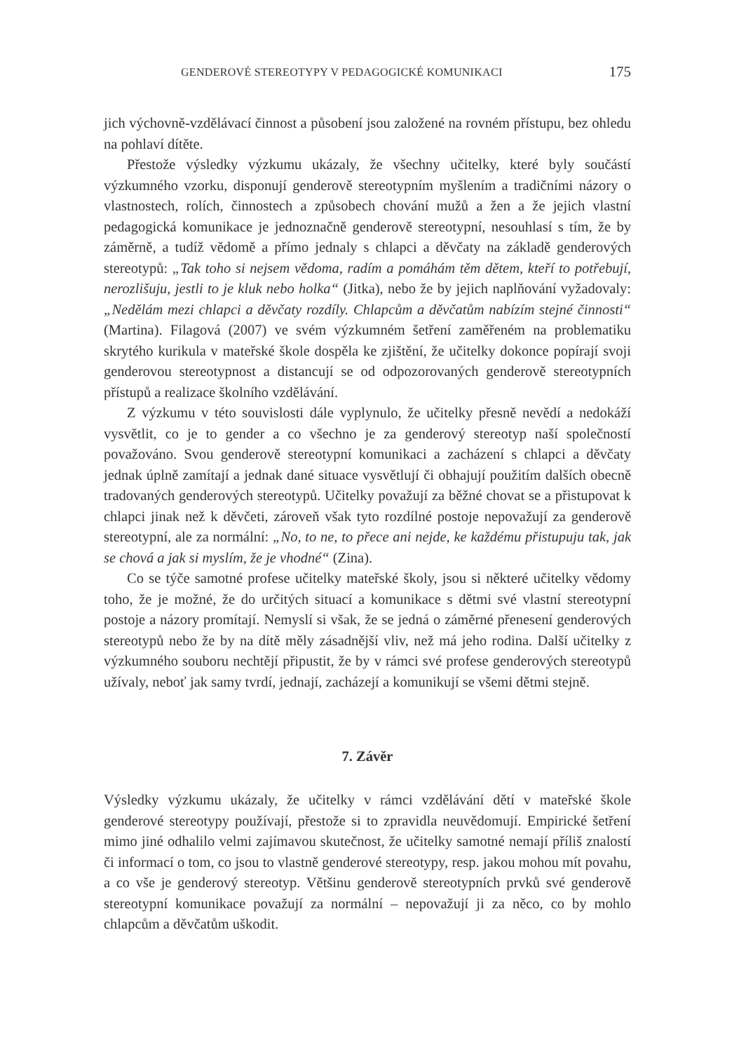GENDEROVÉ STEREOTYPY V PEDAGOGICKÉ KOMUNIKACI 175
jich výchovně-vzdělávací činnost a působení jsou založené na rovném přístupu, bez ohledu na pohlaví dítěte.
Přestože výsledky výzkumu ukázaly, že všechny učitelky, které byly součástí výzkumného vzorku, disponují genderově stereotypním myšlením a tradičními názory o vlastnostech, rolích, činnostech a způsobech chování mužů a žen a že jejich vlastní pedagogická komunikace je jednoznačně genderově stereotypní, nesouhlasí s tím, že by záměrně, a tudíž vědomě a přímo jednaly s chlapci a děvčaty na základě genderových stereotypů: „Tak toho si nejsem vědoma, radím a pomáhám těm dětem, kteří to potřebují, nerozlišuju, jestli to je kluk nebo holka“ (Jitka), nebo že by jejich naplňování vyžadovaly: „Nedělám mezi chlapci a děvčaty rozdíly. Chlapcům a děvčatům nabízím stejné činnosti“ (Martina). Filagová (2007) ve svém výzkumném šetření zaměřeném na problematiku skrytého kurikula v mateřské škole dospěla ke zjištění, že učitelky dokonce popírají svoji genderovou stereotypnost a distancují se od odpozorovaných genderově stereotypních přístupů a realizace školního vzdělávání.
Z výzkumu v této souvislosti dále vyplynulo, že učitelky přesně nevědí a nedokáží vysvětlit, co je to gender a co všechno je za genderový stereotyp naší společností považováno. Svou genderově stereotypní komunikaci a zacházení s chlapci a děvčaty jednak úplně zamítají a jednak dané situace vysvětlují či obhajují použitím dalších obecně tradovaných genderových stereotypů. Učitelky považují za běžné chovat se a přistupovat k chlapci jinak než k děvčeti, zároveň však tyto rozdílné postoje nepovažují za genderově stereotypní, ale za normální: „No, to ne, to přece ani nejde, ke každému přistupuju tak, jak se chová a jak si myslím, že je vhodné“ (Zina).
Co se týče samotné profese učitelky mateřské školy, jsou si některé učitelky vědomy toho, že je možné, že do určitých situací a komunikace s dětmi své vlastní stereotypní postoje a názory promítají. Nemyslí si však, že se jedná o záměrné přenesení genderových stereotypů nebo že by na dítě měly zásadnější vliv, než má jeho rodina. Další učitelky z výzkumného souboru nechtějí připustit, že by v rámci své profese genderových stereotypů užívaly, neboť jak samy tvrdí, jednají, zacházejí a komunikují se všemi dětmi stejně.
7. Závěr
Výsledky výzkumu ukázaly, že učitelky v rámci vzdělávání dětí v mateřské škole genderové stereotypy používají, přestože si to zpravidla neuvědomují. Empirické šetření mimo jiné odhalilo velmi zajímavou skutečnost, že učitelky samotné nemají příliš znalostí či informací o tom, co jsou to vlastně genderové stereotypy, resp. jakou mohou mít povahu, a co vše je genderový stereotyp. Většinu genderově stereotypních prvků své genderově stereotypní komunikace považují za normální – nepovažují ji za něco, co by mohlo chlapcům a děvčatům uškodit.